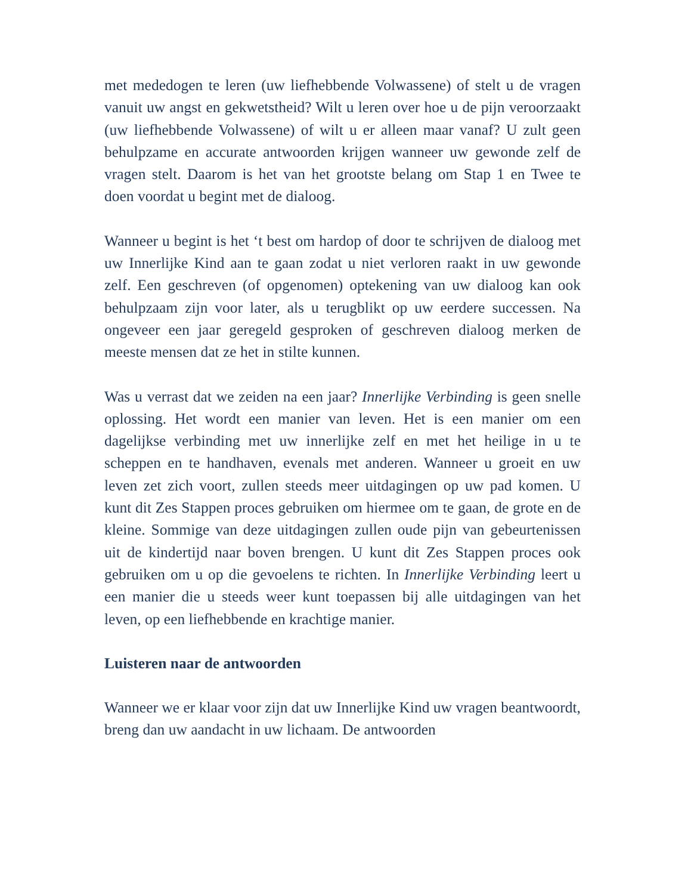met mededogen te leren (uw liefhebbende Volwassene) of stelt u de vragen vanuit uw angst en gekwetstheid? Wilt u leren over hoe u de pijn veroorzaakt (uw liefhebbende Volwassene) of wilt u er alleen maar vanaf? U zult geen behulpzame en accurate antwoorden krijgen wanneer uw gewonde zelf de vragen stelt. Daarom is het van het grootste belang om Stap 1 en Twee te doen voordat u begint met de dialoog.
Wanneer u begint is het ‘t best om hardop of door te schrijven de dialoog met uw Innerlijke Kind aan te gaan zodat u niet verloren raakt in uw gewonde zelf. Een geschreven (of opgenomen) optekening van uw dialoog kan ook behulpzaam zijn voor later, als u terugblikt op uw eerdere successen. Na ongeveer een jaar geregeld gesproken of geschreven dialoog merken de meeste mensen dat ze het in stilte kunnen.
Was u verrast dat we zeiden na een jaar? Innerlijke Verbinding is geen snelle oplossing. Het wordt een manier van leven. Het is een manier om een dagelijkse verbinding met uw innerlijke zelf en met het heilige in u te scheppen en te handhaven, evenals met anderen. Wanneer u groeit en uw leven zet zich voort, zullen steeds meer uitdagingen op uw pad komen. U kunt dit Zes Stappen proces gebruiken om hiermee om te gaan, de grote en de kleine. Sommige van deze uitdagingen zullen oude pijn van gebeurtenissen uit de kindertijd naar boven brengen. U kunt dit Zes Stappen proces ook gebruiken om u op die gevoelens te richten. In Innerlijke Verbinding leert u een manier die u steeds weer kunt toepassen bij alle uitdagingen van het leven, op een liefhebbende en krachtige manier.
Luisteren naar de antwoorden
Wanneer we er klaar voor zijn dat uw Innerlijke Kind uw vragen beantwoordt, breng dan uw aandacht in uw lichaam. De antwoorden